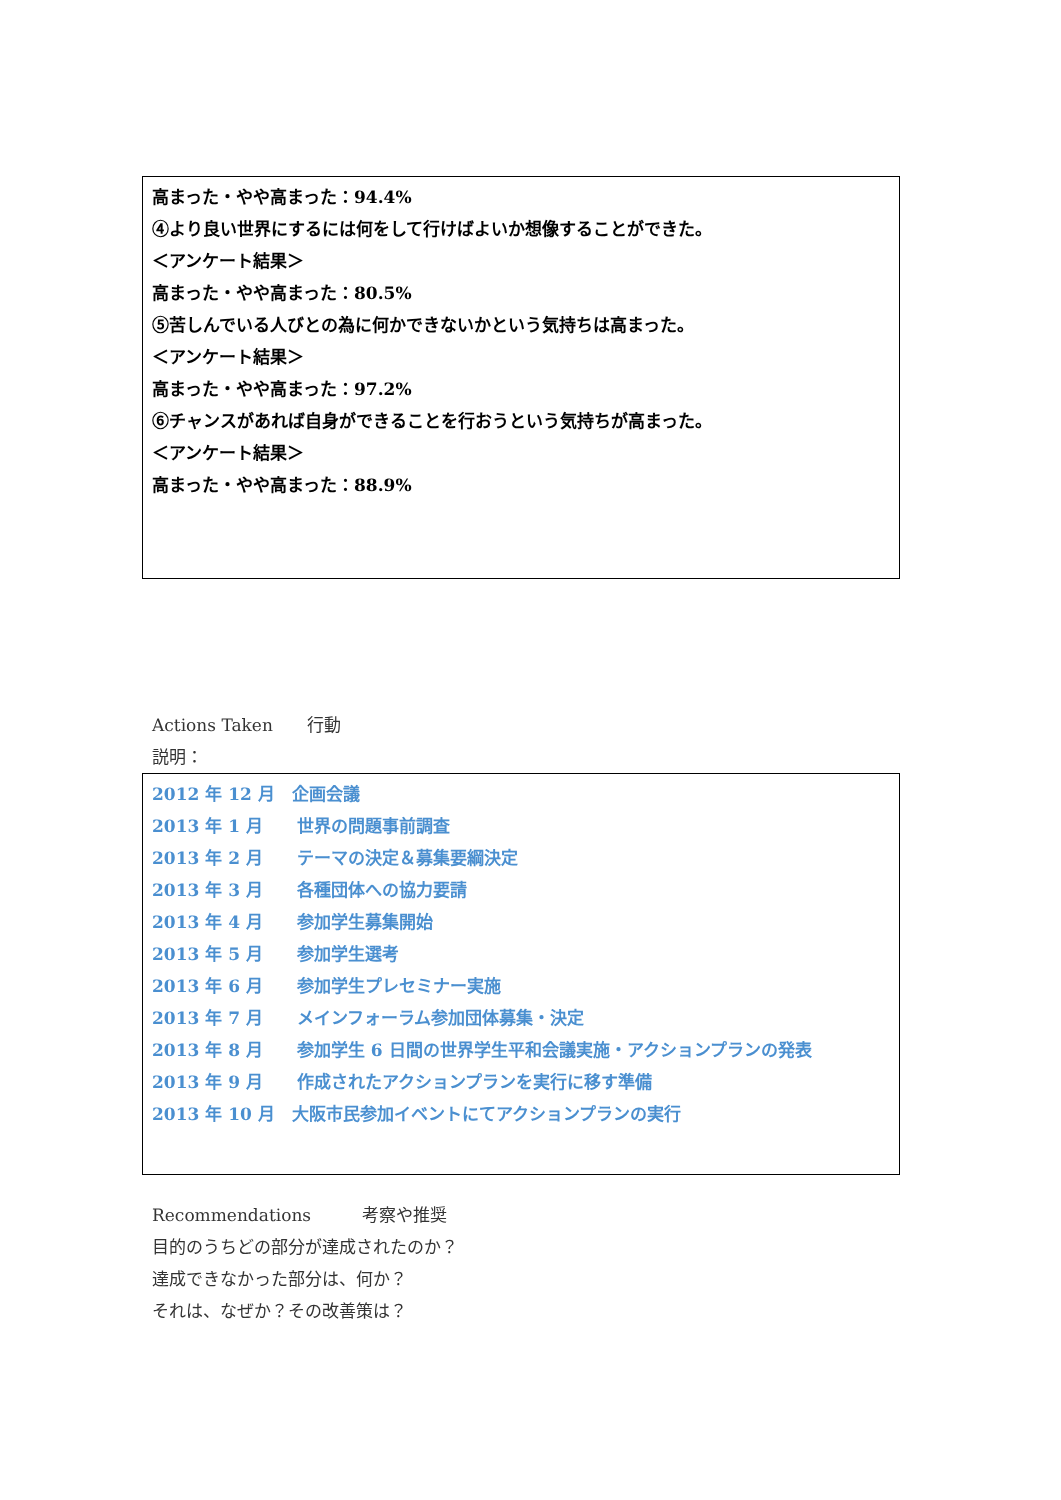高まった・やや高まった：94.4%
④より良い世界にするには何をして行けばよいか想像することができた。
＜アンケート結果＞
高まった・やや高まった：80.5%
⑤苦しんでいる人びとの為に何かできないかという気持ちは高まった。
＜アンケート結果＞
高まった・やや高まった：97.2%
⑥チャンスがあれば自身ができることを行おうという気持ちが高まった。
＜アンケート結果＞
高まった・やや高まった：88.9%
Actions Taken　　行動
説明：
2012 年 12 月　企画会議
2013 年 1 月　　世界の問題事前調査
2013 年 2 月　　テーマの決定＆募集要綱決定
2013 年 3 月　　各種団体への協力要請
2013 年 4 月　　参加学生募集開始
2013 年 5 月　　参加学生選考
2013 年 6 月　　参加学生プレセミナー実施
2013 年 7 月　　メインフォーラム参加団体募集・決定
2013 年 8 月　　参加学生 6 日間の世界学生平和会議実施・アクションプランの発表
2013 年 9 月　　作成されたアクションプランを実行に移す準備
2013 年 10 月　大阪市民参加イベントにてアクションプランの実行
Recommendations　　　考察や推奨
目的のうちどの部分が達成されたのか？
達成できなかった部分は、何か？
それは、なぜか？その改善策は？